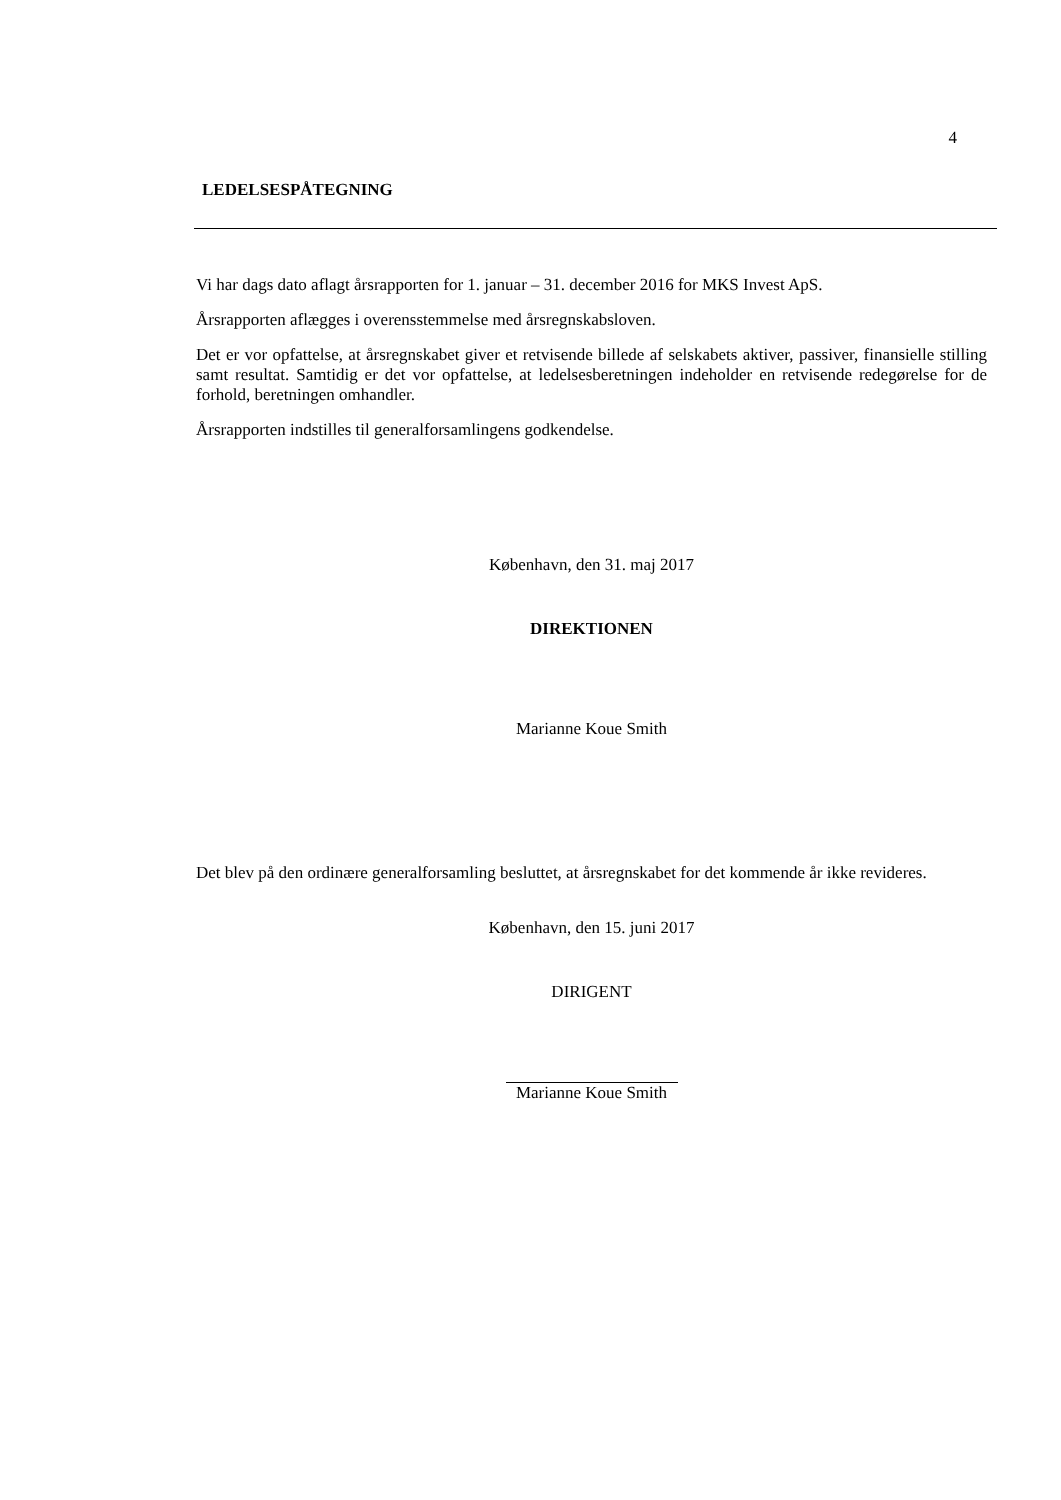4
LEDELSESPÅTEGNING
Vi har dags dato aflagt årsrapporten for 1. januar – 31. december 2016 for MKS Invest ApS.
Årsrapporten aflægges i overensstemmelse med årsregnskabsloven.
Det er vor opfattelse, at årsregnskabet giver et retvisende billede af selskabets aktiver, passiver, finansielle stilling samt resultat. Samtidig er det vor opfattelse, at ledelsesberetningen indeholder en retvisende redegørelse for de forhold, beretningen omhandler.
Årsrapporten indstilles til generalforsamlingens godkendelse.
København, den 31. maj 2017
DIREKTIONEN
Marianne Koue Smith
Det blev på den ordinære generalforsamling besluttet, at årsregnskabet for det kommende år ikke revideres.
København, den 15. juni 2017
DIRIGENT
Marianne Koue Smith